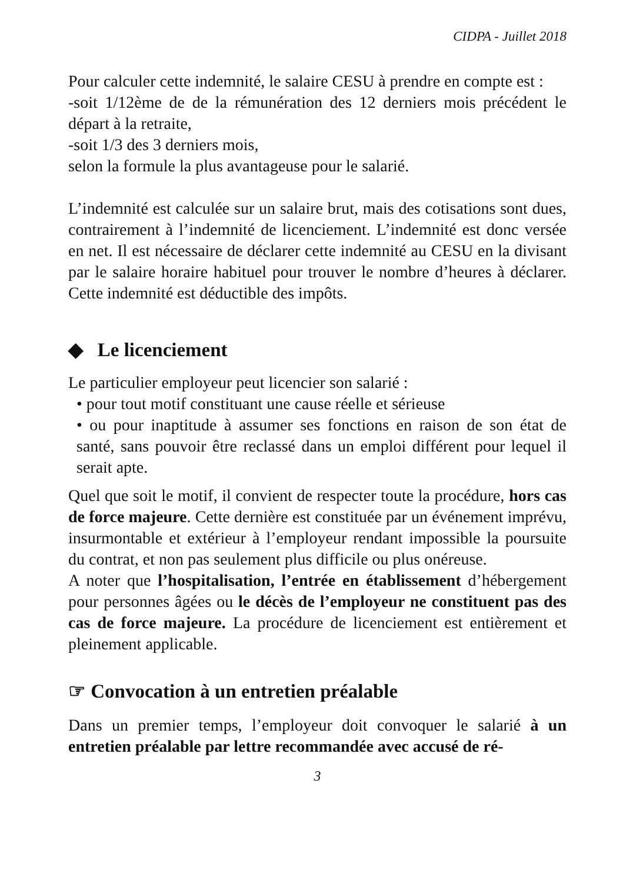CIDPA - Juillet 2018
Pour calculer cette indemnité, le salaire CESU à prendre en compte est :
-soit 1/12ème de de la rémunération des 12 derniers mois précédent le départ à la retraite,
-soit 1/3 des 3 derniers mois,
selon la formule la plus avantageuse pour le salarié.
L’indemnité est calculée sur un salaire brut, mais des cotisations sont dues, contrairement à l’indemnité de licenciement. L’indemnité est donc versée en net. Il est nécessaire de déclarer cette indemnité au CESU en la divisant par le salaire horaire habituel pour trouver le nombre d’heures à déclarer. Cette indemnité est déductible des impôts.
◆ Le licenciement
Le particulier employeur peut licencier son salarié :
• pour tout motif constituant une cause réelle et sérieuse
• ou pour inaptitude à assumer ses fonctions en raison de son état de santé, sans pouvoir être reclassé dans un emploi différent pour lequel il serait apte.
Quel que soit le motif, il convient de respecter toute la procédure, hors cas de force majeure. Cette dernière est constituée par un événement imprévu, insurmontable et extérieur à l’employeur rendant impossible la poursuite du contrat, et non pas seulement plus difficile ou plus onéreuse.
A noter que l’hospitalisation, l’entrée en établissement d’hébergement pour personnes âgées ou le décès de l’employeur ne constituent pas des cas de force majeure. La procédure de licenciement est entièrement et pleinement applicable.
☞ Convocation à un entretien préalable
Dans un premier temps, l’employeur doit convoquer le salarié à un entretien préalable par lettre recommandée avec accusé de ré-
3